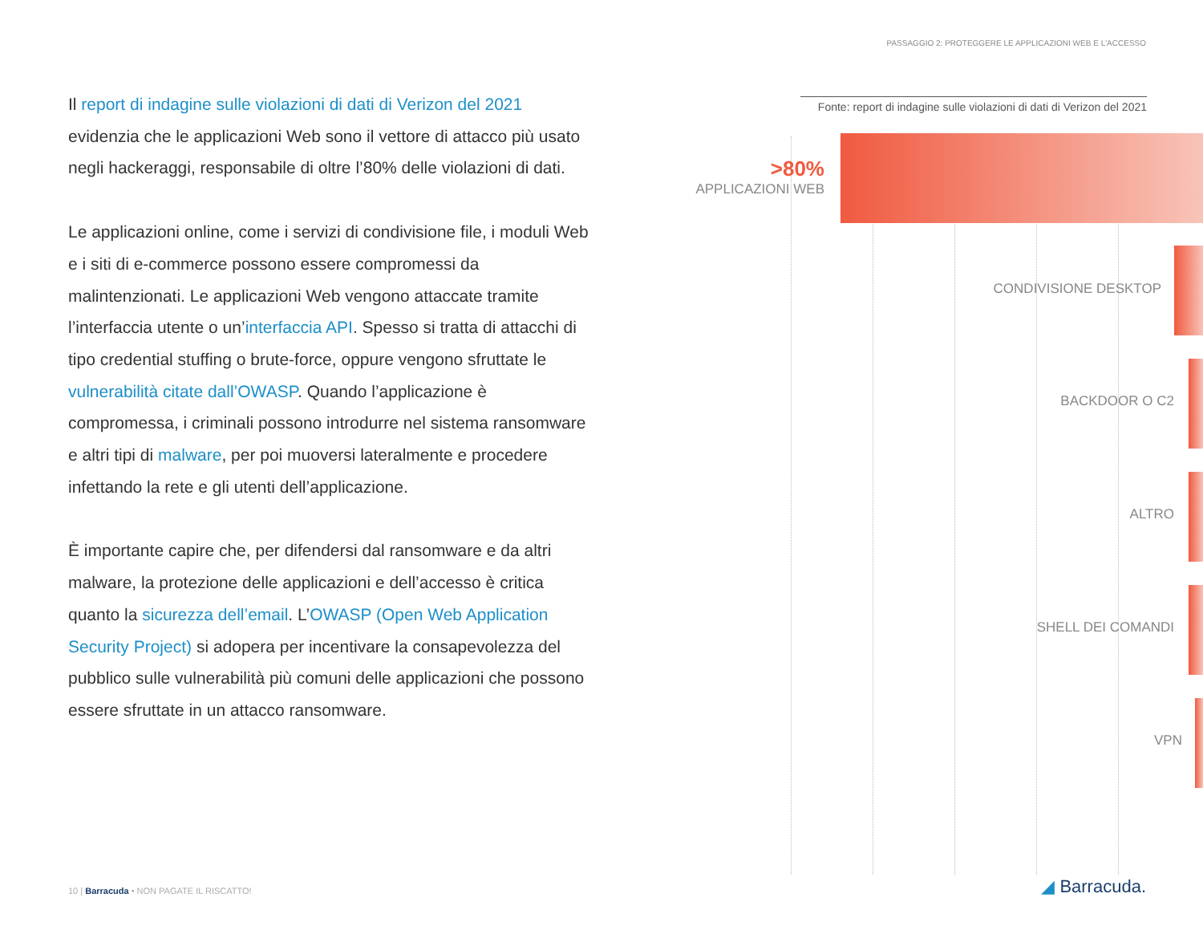PASSAGGIO 2: PROTEGGERE LE APPLICAZIONI WEB E L'ACCESSO
Il report di indagine sulle violazioni di dati di Verizon del 2021 evidenzia che le applicazioni Web sono il vettore di attacco più usato negli hackeraggi, responsabile di oltre l’80% delle violazioni di dati.
Le applicazioni online, come i servizi di condivisione file, i moduli Web e i siti di e-commerce possono essere compromessi da malintenzionati. Le applicazioni Web vengono attaccate tramite l’interfaccia utente o un’interfaccia API. Spesso si tratta di attacchi di tipo credential stuffing o brute-force, oppure vengono sfruttate le vulnerabilità citate dall’OWASP. Quando l’applicazione è compromessa, i criminali possono introdurre nel sistema ransomware e altri tipi di malware, per poi muoversi lateralmente e procedere infettando la rete e gli utenti dell’applicazione.
È importante capire che, per difendersi dal ransomware e da altri malware, la protezione delle applicazioni e dell’accesso è critica quanto la sicurezza dell’email. L’OWASP (Open Web Application Security Project) si adopera per incentivare la consapevolezza del pubblico sulle vulnerabilità più comuni delle applicazioni che possono essere sfruttate in un attacco ransomware.
Fonte: report di indagine sulle violazioni di dati di Verizon del 2021
>80%
APPLICAZIONI WEB
CONDIVISIONE DESKTOP
BACKDOOR O C2
ALTRO
SHELL DEI COMANDI
VPN
10 | Barracuda • NON PAGATE IL RISCATTO!
◢ Barracuda.